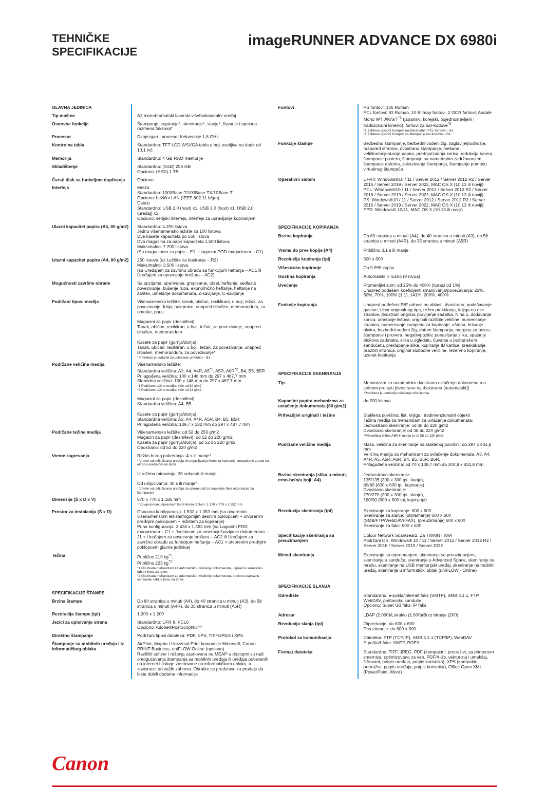TEHNIČKE
SPECIFIKACIJE
imageRUNNER ADVANCE DX 6980i
| GLAVNA JEDINICA | |
| Tip mašine | A3 monohromatski laserski višefunkcionalni uređaj |
| Osnovne funkcije | Štampanje, kopiranje*, skeniranje*, slanje*, čuvanje i opciona razmena faksova* |
| Procesor | Dvojezgarni procesor frekvencije 1,8 GHz |
| Kontrolna tabla | Standardno: TFT LCD WSVGA tabla u boji osetljiva na dodir od 10,1 inč |
| Memorija | Standardno: 4 GB RAM memorije |
| Skladištenje | Standardno: (SSD) 256 GB Opciono: (SSD) 1 TB |
| Čvrsti disk sa funkcijom dupliranja | Opciono |
| Interfejs | Mreža Standardno: 1000Base-T/100Base-TX/10Base-T, Opciono: bežični LAN (IEEE 802.11 b/g/n) Ostalo Standardno: USB 2.0 (host) x1, USB 3.0 (host) x1, USB 2.0 (uređaj) x1; Opciono: serijski interfejs, interfejs za upravljanje kopiranjem |
| Ulazni kapacitet papira (A4, 80 g/m2) | Standardno: 4.200 listova Jedno višenamensko ležište za 100 listova Dve kasete kapaciteta po 550 listova Dva magacina za papir kapaciteta 1.500 listova Maksimalno: 7.700 listova (Sa magacinom za papir – E1 ili laganim POD magacinom – C1) |
| Izlazni kapacitet papira (A4, 80 g/m2) | 250 listova (uz Ležište za kopiranje – R2) Maksimalno: 3.500 listova (sa Uređajem za završnu obradu sa funkcijom heftanja – AC1 ili Uređajem za opsecanje brošura – AC2) |
| Mogućnosti završne obrade | Sa opcijama: uparivanje, grupisanje, ofset, heftanje, sedlasto povezivanje, bušenje rupa, ekonomično heftanje, heftanje na zahtev, umetanje dokumenata, Z-savijanje, C-savijanje |
| Podržani tipovi medija | Višenamensko ležište: tanak, običan, reciklirani, u boji, težak, za povezivanje, folija, nalepnice, unapred izbušen, memorandum, za umetke, paus Magacini za papir (desni/levi): Tanak, običan, recikliran, u boji, težak, za povezivanje, unapred izbušen, memorandum Kasete za papir (gornja/donja): Tanak, običan, recikliran, u boji, težak, za povezivanje, unapred izbušen, memorandum, za povezivanje* * Potreban je dodatak za uvlačenje umetaka – B1. |
| Podržane veličine medija | Višenamensko ležište: Standardna veličina: A3, A4, A4R, A5<sup>*1</sup>, A5R, A6R<sup>*2</sup>, B4, B5, B5R Prilagođena veličina: 100 x 148 mm do 297 x 487,7 mm Slobodna veličina: 100 x 148 mm do 297 x 487,7 mm *1 Podržane težine medija: više od 64 g/m2 *2 Podržane težine medija: više od 91 g/m2 Magacini za papir (desni/levi): Standardna veličina: A4, B5 Kasete za papir (gornja/donja): Standardna veličina: A3, A4, A4R, A5R, B4, B5, B5R Prilagođena veličina: 139,7 x 182 mm do 297 x 487,7 mm |
| Podržane težine medija | Višenamensko ležište: od 52 do 256 g/m2 Magacin za papir (desni/levi): od 52 do 220 g/m2 Kaseta za papir (gornja/donja): od 52 do 220 g/m2 Obostrano: od 52 do 220 g/m2 |
| Vreme zagrevanja | Režim brzog pokretanja: 4 s ili manje* * Vreme od uključivanja uređaja do pojavljivanja ikone za kopiranje omogućene za rad na ekranu osetljivom na dodir Iz režima mirovanja: 30 sekundi ili manje Od uključivanja: 30 s ili manje* * Vreme od uključivanja uređaja do spremnosti za kopiranje (bez rezervacije za štampanje) |
| Dimenzije (Š x D x V) | 670 x 770 x 1.185 mm * Sa opcionom uspravnom kontrolnom tablom: 1.170 x 770 x 1.252 mm |
| Prostor za instalaciju (Š x D) | Osnovna konfiguracija: 1.533 x 1.353 mm (sa otvorenim višenamenskim ležištem/gornjim desnim poklopcem + otvorenim prednjim poklopcem + ležištem za kopiranje) Puna konfiguracija: 2.436 x 1.353 mm (sa Laganim POD magacinom – C1 + Jedinicom za umetanje/savijanje dokumenata – J1 + Uređajem za opsecanje brošura – AC2 ili Uređajem za završnu obradu sa funkcijom heftanja – AC1 + otvorenim prednjim poklopcem glavne jedinice) |
| Težina | Približno 219 kg<sup>*1</sup>, Približno 223 kg<sup>*2</sup> *1 Obuhvata mehanizam za automatsko uvlačenje dokumenata, uspravnu senzorsku tablu i bocu za toner. *2 Obuhvata mehanizam za automatsko uvlačenje dokumenata, opcionu uspravnu senzorsku tablu i bocu za toner. |
| SPECIFIKACIJE ŠTAMPE | |
| Brzina štampe | Do 80 stranica u minuti (A4), do 40 stranica u minuti (A3), do 58 stranica u minuti (A4R), do 35 stranica u minuti (A5R) |
| Rezolucija štampe (tpi) | 1.200 x 1.200 |
| Jezici za opisivanje strana | Standardno: UFR II, PCL6 Opciono: Adobe®PostScript®3™ |
| Direktno štampanje | Podržani tipovi datoteka: PDF, EPS, TIFF/JPEG i XPS |
| Štampanje sa mobilnih uređaja i iz informatičkog oblaka | AirPrint, Mopria i Universal Print kompanije Microsoft, Canon PRINT Business, uniFLOW Online (opciono) Različiti softver i rešenja zasnovana na MEAP-u dostupni su radi omogućavanja štampanja sa mobilnih uređaja ili uređaja povezanih na internet i usluge zasnovane na informatičkom oblaku, u zavisnosti od vaših zahteva. Obratite se predstavniku prodaje da biste dobili dodatne informacije |
| Fontovi | PS fontovi: 136 Roman PCL fontovi: 93 Roman, 10 Bitmap fontovi, 2 OCR fontovi; Andalé Mono WT J/K/S/T<sup>*1</sup> (japanski, korejski, pojednostavljeni i tradicionalni kineski), fontovi za bar-kodove<sup>*2</sup> *1 Zahteva opcioni Komplet međunarodnih PCL fontova – A1. *2 Zahteva opcioni Komplet za štampanje bar-kodova – D1. |
| Funkcije štampe | Bezbedno štampanje, bezbedni vodeni žig, zaglavlje/podnožje, raspored stranice, dvostrano štampanje, mešane veličine/orijentacije papira, prednja/zadnja korica, redukcija tonera, štampanje postera, štampanje sa nametnutim zadržavanjem, štampanje datuma, zakazivanje štampanja, štampanje pomoću virtuelnog štampača |
| Operativni sistem | UFRII: Windows®10 / 11 / Server 2012 / Server 2012 R2 / Server 2016 / Server 2019 / Server 2022, MAC OS X (10.13 ili noviji) PCL: Windows®10 / 11 / Server 2012 / Server 2012 R2 / Server 2016 / Server 2019 / Server 2022, MAC OS X (10.13 ili noviji) PS: Windows®10 / 11 / Server 2012 / Server 2012 R2 / Server 2016 / Server 2019 / Server 2022, MAC OS X (10.13 ili noviji) PPD: Windows® 10/11, MAC OS X (10.13 ili noviji) |
| SPECIFIKACIJE KOPIRANJA | |
| Brzina kopiranja | Do 80 stranica u minuti (A4), do 40 stranica u minuti (A3), do 58 stranica u minuti (A4R), do 35 stranica u minuti (A5R) |
| Vreme do prve kopije (A4) | Približno 3,1 s ili manje |
| Rezolucija kopiranja (tpi) | 600 x 600 |
| Višestruko kopiranje | Do 9.999 kopija |
| Gustina kopiranja | Automatski ili ručno (9 nivoa) |
| Uvećanje | Promenljivi zum: od 25% do 400% (koraci od 1%) Unapred podešeni koeficijenti smanjivanja/povećavanja: 25%, 50%, 70%, 100% (1:1), 141%, 200%, 400% |
| Funkcije kopiranja | Unapred podešeni R/E odnosi po oblasti, dvostrano, podešavanje gustine, izbor originalnog tipa, režim prekidanja, knjiga na dve stranice, dvostrani original, pravljenje zadatka, N na 1, dodavanje korica, umetanje listova, originali različite veličine, numerisanje stranica, numerisanje kompleta za kopiranje, oštrina, brisanje okvira, bezbedni vodeni žig, datum štampanja, margina za povez, štampanje i provera, negativ/pozitiv, ponavljanje slika, spajanje blokova zadataka, slika u ogledalu, čuvanje u poštanskom sandučetu, preklapanje slike, kopiranje ID kartice, preskakanje praznih stranica, original slobodne veličine, rezervno kopiranje, uzorak kopiranja |
| SPECIFIKACIJE SKENIRANJA | |
| Tip | Mehanizam za automatsko dvostrano uvlačenje dokumenata u jednom prolazu [dvostrano na dvostrano (automatski)] *Podržana je detekcija uvlačenja više listova. |
| Kapacitet papira mehanizma za uvlačenje dokumenata (80 g/m2) | do 200 listova |
| Prihvatljivi originali i težine | Staklena površina: list, knjiga i trodimenzionalni objekti Težina medija za mehanizam za uvlačenje dokumenata: Jednostrano skeniranje: od 38 do 220 g/m2 Dvostrano skeniranje: od 38 do 220 g/m2 *Prihvatljiva težina A6R ili manja je od 50 do 220 g/m2. |
| Podržane veličine medija | Maks. veličina za skeniranje na staklenoj površini: do 297 x 431,8 mm Veličina medija za mehanizam za uvlačenje dokumenata: A3, A4, A4R, A5, A5R, A6R, B4, B5, B5R, B6R, Prilagođena veličina: od 70 x 139,7 mm do 304,8 x 431,8 mm |
| Brzina skeniranja (slika u minuti, crno-belo/u boji; A4) | Jednostrano skeniranje: 135/135 (300 x 300 tpi, slanje), 80/80 (600 x 600 tpi, kopiranje) Dvostrano skeniranje: 270/270 (300 x 300 tpi, slanje), 160/90 (600 x 600 tpi, kopiranje) |
| Rezolucija skeniranja (tpi) | Skeniranje za kopiranje: 600 x 600 Skeniranje za slanje: (otpremanje) 600 x 600 (SMB/FTP/WebDAV/IFAX), (preuzimanje) 600 x 600 Skeniranje za faks: 600 x 600 |
| Specifikacije skeniranja sa preuzimanjem | Colour Network ScanGear2. Za TWAIN i WIA Podržani OS: Windows® 10 / 11 / Server 2012 / Server 2012 R2 / Server 2016 / Server 2019 / Server 2022 |
| Metod skeniranja | Skeniranje sa otpremanjem, skeniranje sa preuzimanjem, skeniranje u sanduče, skeniranje u Advanced Space, skeniranje na mrežu, skeniranje na USB memorijski uređaj, skeniranje na mobilni uređaj, skeniranje u informatički oblak (uniFLOW - Online) |
| SPECIFIKACIJE SLANJA | |
| Odredište | Standardno: e-pošta/internet faks (SMTP), SMB 3.1.1, FTP, WebDAV, poštansko sanduče Opciono: Super G3 faks, IP faks |
| Adresar | LDAP (2.000)/Lokalno (1.600)/Brzo biranje (200) |
| Rezolucija slanja (tpi) | Otpremanje: do 600 x 600 Preuzimanje: do 600 x 600 |
| Protokol za komunikaciju | Datoteka: FTP (TCP/IP), SMB 3.1.1 (TCP/IP), WebDAV E-pošta/I-faks: SMTP, POP3 |
| Format datoteka | Standardno: TIFF, JPEG, PDF (kompaktni, pretraživi, sa primenom smernica, optimizovano za veb, PDF/A-1b, vektorizuj i umekšaj, šifrovani, potpis uređaja, potpis korisnika), XPS (kompaktni, pretraživi, potpis uređaja, potpis korisnika), Office Open XML (PowerPoint, Word) |
Canon